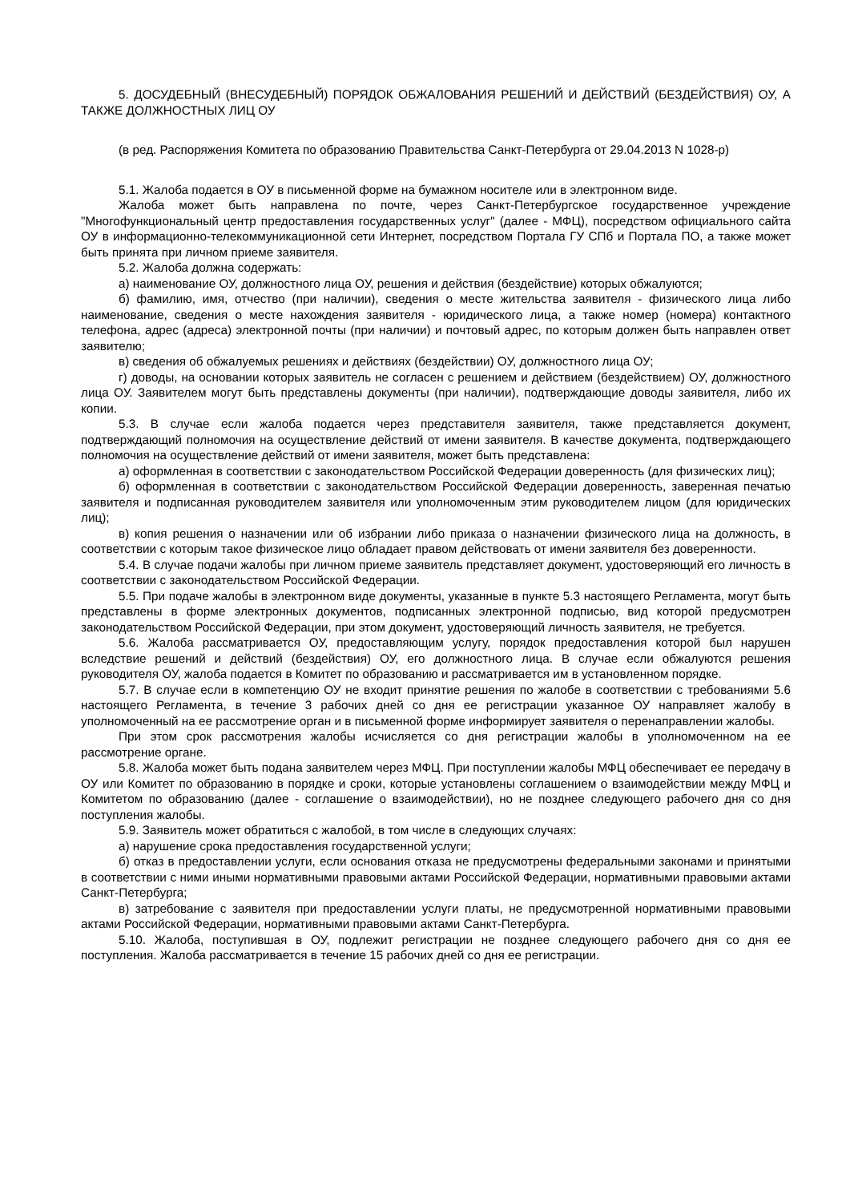5. ДОСУДЕБНЫЙ (ВНЕСУДЕБНЫЙ) ПОРЯДОК ОБЖАЛОВАНИЯ РЕШЕНИЙ И ДЕЙСТВИЙ (БЕЗДЕЙСТВИЯ) ОУ, А ТАКЖЕ ДОЛЖНОСТНЫХ ЛИЦ ОУ
(в ред. Распоряжения Комитета по образованию Правительства Санкт-Петербурга от 29.04.2013 N 1028-р)
5.1. Жалоба подается в ОУ в письменной форме на бумажном носителе или в электронном виде.
Жалоба может быть направлена по почте, через Санкт-Петербургское государственное учреждение "Многофункциональный центр предоставления государственных услуг" (далее - МФЦ), посредством официального сайта ОУ в информационно-телекоммуникационной сети Интернет, посредством Портала ГУ СПб и Портала ПО, а также может быть принята при личном приеме заявителя.
5.2. Жалоба должна содержать:
а) наименование ОУ, должностного лица ОУ, решения и действия (бездействие) которых обжалуются;
б) фамилию, имя, отчество (при наличии), сведения о месте жительства заявителя - физического лица либо наименование, сведения о месте нахождения заявителя - юридического лица, а также номер (номера) контактного телефона, адрес (адреса) электронной почты (при наличии) и почтовый адрес, по которым должен быть направлен ответ заявителю;
в) сведения об обжалуемых решениях и действиях (бездействии) ОУ, должностного лица ОУ;
г) доводы, на основании которых заявитель не согласен с решением и действием (бездействием) ОУ, должностного лица ОУ. Заявителем могут быть представлены документы (при наличии), подтверждающие доводы заявителя, либо их копии.
5.3. В случае если жалоба подается через представителя заявителя, также представляется документ, подтверждающий полномочия на осуществление действий от имени заявителя. В качестве документа, подтверждающего полномочия на осуществление действий от имени заявителя, может быть представлена:
а) оформленная в соответствии с законодательством Российской Федерации доверенность (для физических лиц);
б) оформленная в соответствии с законодательством Российской Федерации доверенность, заверенная печатью заявителя и подписанная руководителем заявителя или уполномоченным этим руководителем лицом (для юридических лиц);
в) копия решения о назначении или об избрании либо приказа о назначении физического лица на должность, в соответствии с которым такое физическое лицо обладает правом действовать от имени заявителя без доверенности.
5.4. В случае подачи жалобы при личном приеме заявитель представляет документ, удостоверяющий его личность в соответствии с законодательством Российской Федерации.
5.5. При подаче жалобы в электронном виде документы, указанные в пункте 5.3 настоящего Регламента, могут быть представлены в форме электронных документов, подписанных электронной подписью, вид которой предусмотрен законодательством Российской Федерации, при этом документ, удостоверяющий личность заявителя, не требуется.
5.6. Жалоба рассматривается ОУ, предоставляющим услугу, порядок предоставления которой был нарушен вследствие решений и действий (бездействия) ОУ, его должностного лица. В случае если обжалуются решения руководителя ОУ, жалоба подается в Комитет по образованию и рассматривается им в установленном порядке.
5.7. В случае если в компетенцию ОУ не входит принятие решения по жалобе в соответствии с требованиями 5.6 настоящего Регламента, в течение 3 рабочих дней со дня ее регистрации указанное ОУ направляет жалобу в уполномоченный на ее рассмотрение орган и в письменной форме информирует заявителя о перенаправлении жалобы.
При этом срок рассмотрения жалобы исчисляется со дня регистрации жалобы в уполномоченном на ее рассмотрение органе.
5.8. Жалоба может быть подана заявителем через МФЦ. При поступлении жалобы МФЦ обеспечивает ее передачу в ОУ или Комитет по образованию в порядке и сроки, которые установлены соглашением о взаимодействии между МФЦ и Комитетом по образованию (далее - соглашение о взаимодействии), но не позднее следующего рабочего дня со дня поступления жалобы.
5.9. Заявитель может обратиться с жалобой, в том числе в следующих случаях:
а) нарушение срока предоставления государственной услуги;
б) отказ в предоставлении услуги, если основания отказа не предусмотрены федеральными законами и принятыми в соответствии с ними иными нормативными правовыми актами Российской Федерации, нормативными правовыми актами Санкт-Петербурга;
в) затребование с заявителя при предоставлении услуги платы, не предусмотренной нормативными правовыми актами Российской Федерации, нормативными правовыми актами Санкт-Петербурга.
5.10. Жалоба, поступившая в ОУ, подлежит регистрации не позднее следующего рабочего дня со дня ее поступления. Жалоба рассматривается в течение 15 рабочих дней со дня ее регистрации.